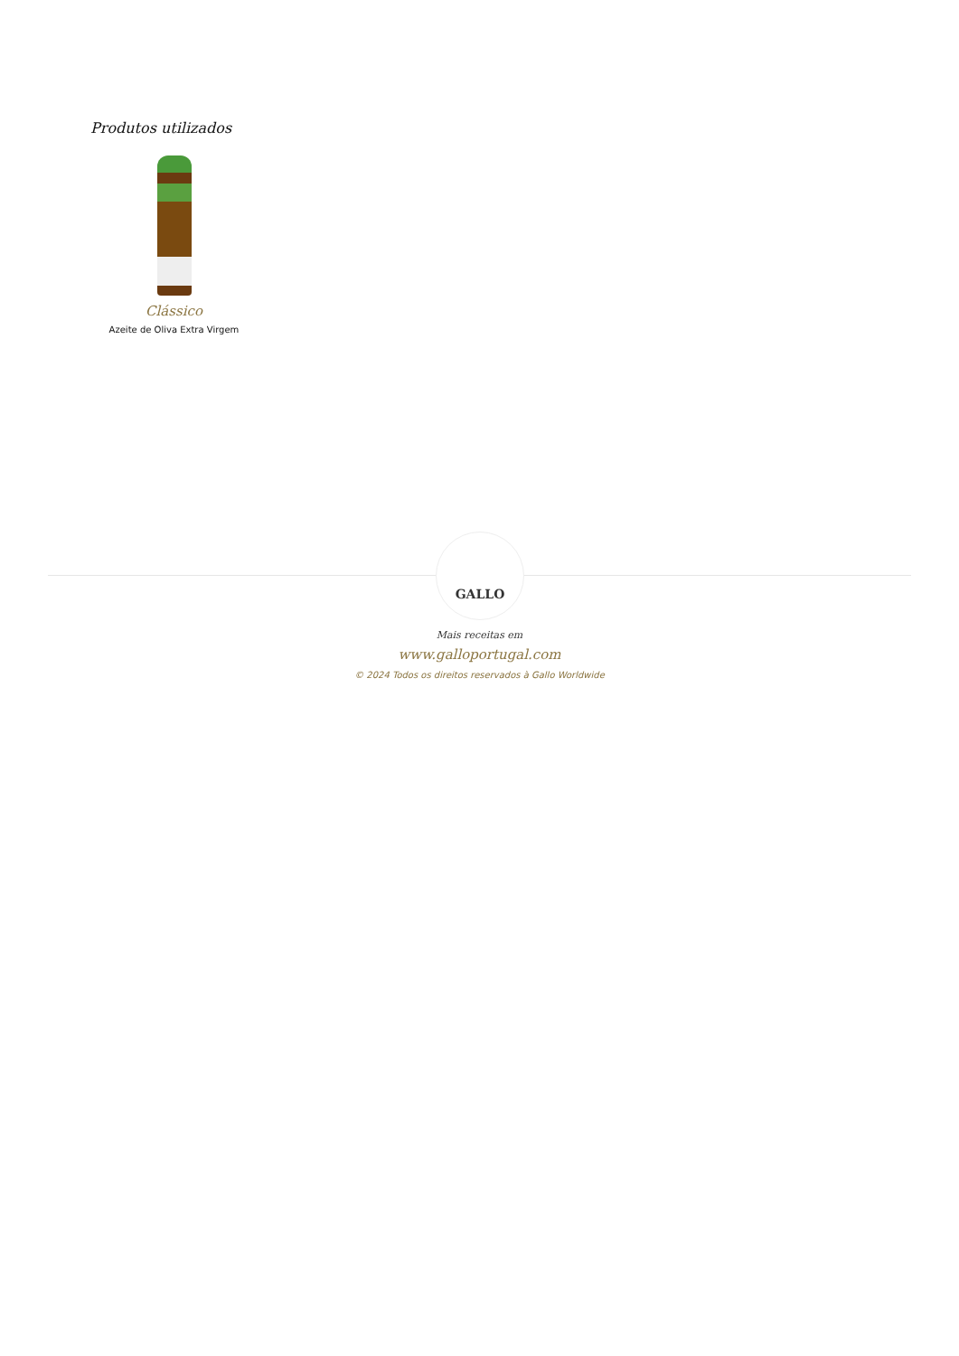Produtos utilizados
Clássico
Azeite de Oliva Extra Virgem
GALLO
Mais receitas em
www.galloportugal.com
© 2024 Todos os direitos reservados à Gallo Worldwide